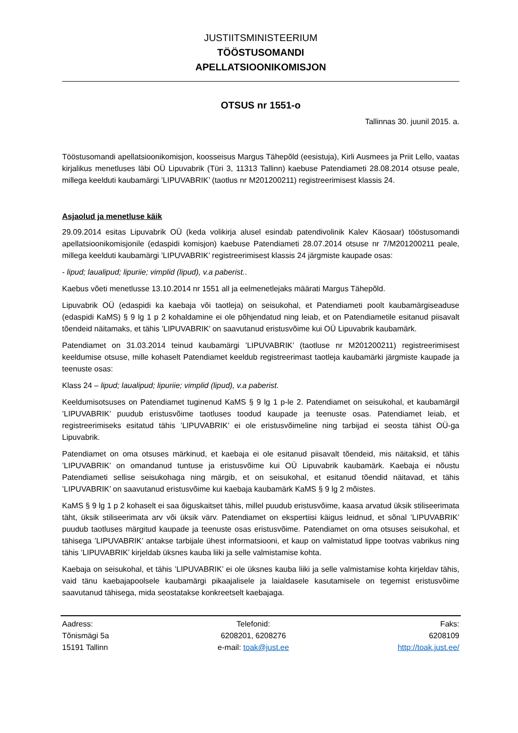JUSTIITSMINISTEERIUM
TÖÖSTUSOMANDI
APELLATSIOONIKOMISJON
OTSUS nr 1551-o
Tallinnas 30. juunil 2015. a.
Tööstusomandi apellatsioonikomisjon, koosseisus Margus Tähepõld (eesistuja), Kirli Ausmees ja Priit Lello, vaatas kirjalikus menetluses läbi OÜ Lipuvabrik (Türi 3, 11313 Tallinn) kaebuse Patendiameti 28.08.2014 otsuse peale, millega keelduti kaubamärgi ’LIPUVABRIK’ (taotlus nr M201200211) registreerimisest klassis 24.
Asjaolud ja menetluse käik
29.09.2014 esitas Lipuvabrik OÜ (keda volikirja alusel esindab patendivolinik Kalev Käosaar) tööstusomandi apellatsioonikomisjonile (edaspidi komisjon) kaebuse Patendiameti 28.07.2014 otsuse nr 7/M201200211 peale, millega keelduti kaubamärgi ’LIPUVABRIK’ registreerimisest klassis 24 järgmiste kaupade osas:
- lipud; laualipud; lipuriie; vimplid (lipud), v.a paberist..
Kaebus võeti menetlusse 13.10.2014 nr 1551 all ja eelmenetlejaks määrati Margus Tähepõld.
Lipuvabrik OÜ (edaspidi ka kaebaja või taotleja) on seisukohal, et Patendiameti poolt kaubamärgiseaduse (edaspidi KaMS) § 9 lg 1 p 2 kohaldamine ei ole põhjendatud ning leiab, et on Patendiametile esitanud piisavalt tõendeid näitamaks, et tähis ’LIPUVABRIK’ on saavutanud eristusvõime kui OÜ Lipuvabrik kaubamärk.
Patendiamet on 31.03.2014 teinud kaubamärgi ’LIPUVABRIK’ (taotluse nr M201200211) registreerimisest keeldumise otsuse, mille kohaselt Patendiamet keeldub registreerimast taotleja kaubamärki järgmiste kaupade ja teenuste osas:
Klass 24 – lipud; laualipud; lipuriie; vimplid (lipud), v.a paberist.
Keeldumisotsuses on Patendiamet tuginenud KaMS § 9 lg 1 p-le 2. Patendiamet on seisukohal, et kaubamärgil ’LIPUVABRIK’ puudub eristusvõime taotluses toodud kaupade ja teenuste osas. Patendiamet leiab, et registreerimiseks esitatud tähis ’LIPUVABRIK’ ei ole eristusvõimeline ning tarbijad ei seosta tähist OÜ-ga Lipuvabrik.
Patendiamet on oma otsuses märkinud, et kaebaja ei ole esitanud piisavalt tõendeid, mis näitaksid, et tähis ’LIPUVABRIK’ on omandanud tuntuse ja eristusvõime kui OÜ Lipuvabrik kaubamärk. Kaebaja ei nõustu Patendiameti sellise seisukohaga ning märgib, et on seisukohal, et esitanud tõendid näitavad, et tähis ’LIPUVABRIK’ on saavutanud eristusvõime kui kaebaja kaubamärk KaMS § 9 lg 2 mõistes.
KaMS § 9 lg 1 p 2 kohaselt ei saa õiguskaitset tähis, millel puudub eristusvõime, kaasa arvatud üksik stiliseerimata täht, üksik stiliseerimata arv või üksik värv. Patendiamet on ekspertiisi käigus leidnud, et sõnal ’LIPUVABRIK’ puudub taotluses märgitud kaupade ja teenuste osas eristusvõime. Patendiamet on oma otsuses seisukohal, et tähisega ’LIPUVABRIK’ antakse tarbijale ühest informatsiooni, et kaup on valmistatud lippe tootvas vabrikus ning tähis ’LIPUVABRIK’ kirjeldab üksnes kauba liiki ja selle valmistamise kohta.
Kaebaja on seisukohal, et tähis ’LIPUVABRIK’ ei ole üksnes kauba liiki ja selle valmistamise kohta kirjeldav tähis, vaid tänu kaebajapoolsele kaubamärgi pikaajalisele ja laialdasele kasutamisele on tegemist eristusvõime saavutanud tähisega, mida seostatakse konkreetselt kaebajaga.
Aadress:
Tõnismägi 5a
15191 Tallinn
Telefonid:
6208201, 6208276
e-mail: toak@just.ee
Faks:
6208109
http://toak.just.ee/